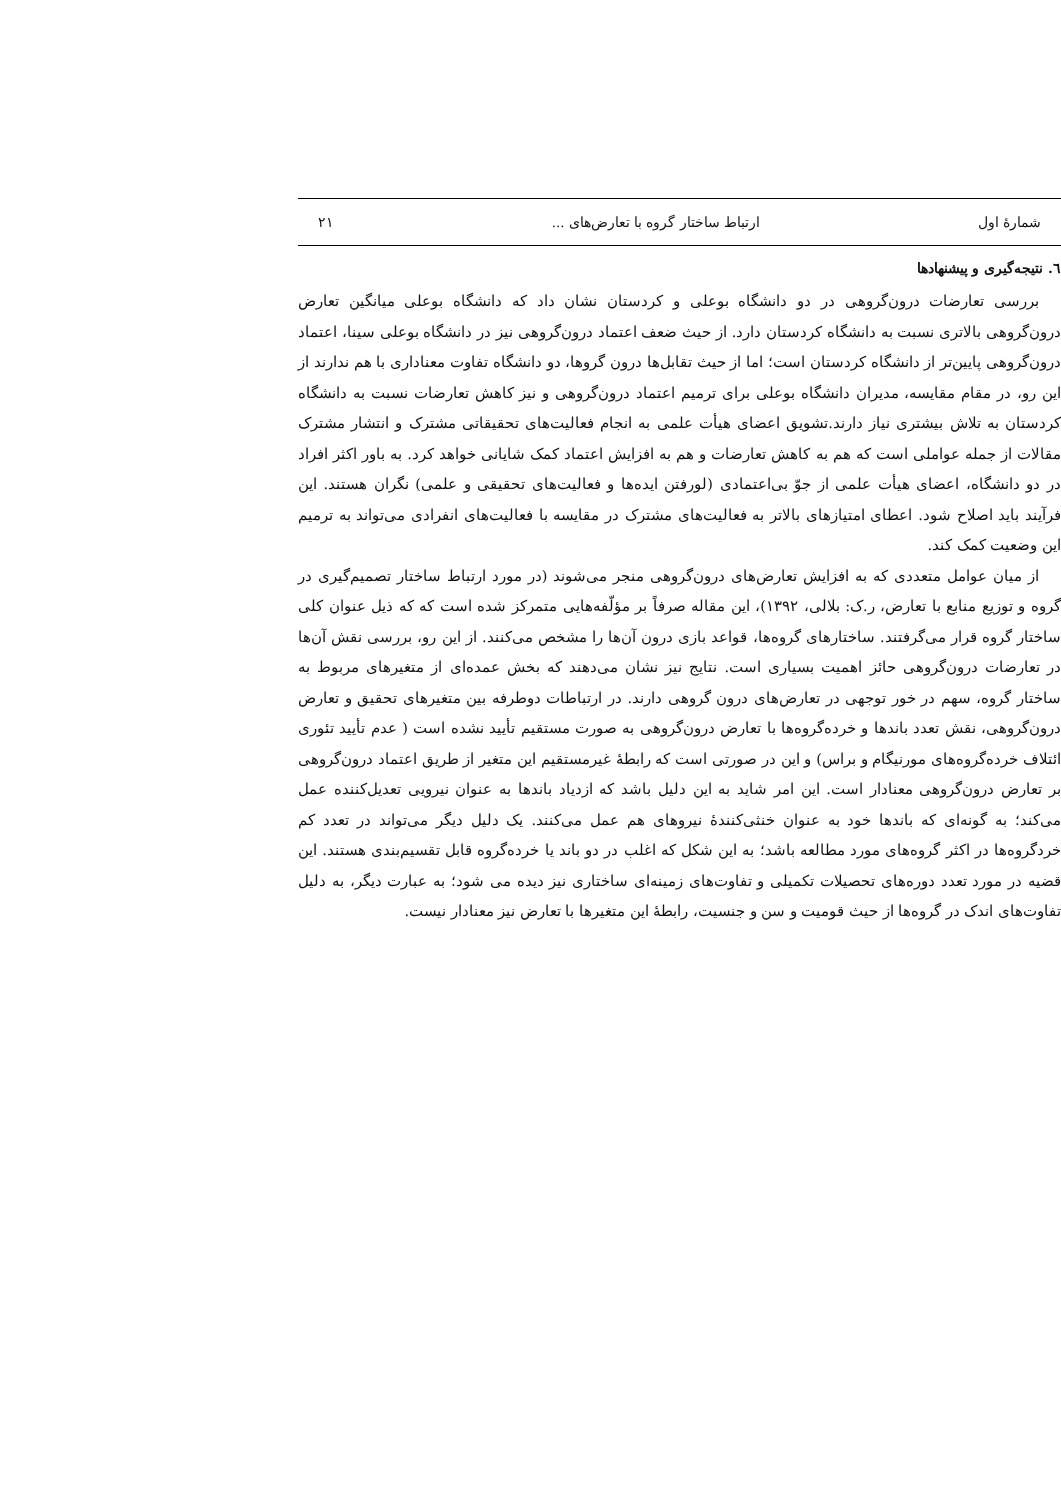شمارهٔ اول ارتباط ساختار گروه با تعارض‌های ... ۲۱
٦. نتیجه‌گیری و پیشنهادها
بررسی تعارضات درون‌گروهی در دو دانشگاه بوعلی و کردستان نشان داد که دانشگاه بوعلی میانگین تعارض درون‌گروهی بالاتری نسبت به دانشگاه کردستان دارد. از حیث ضعف اعتماد درون‌گروهی نیز در دانشگاه بوعلی سینا، اعتماد درون‌گروهی پایین‌تر از دانشگاه کردستان است؛ اما از حیث تقابل‌ها درون گروها، دو دانشگاه تفاوت معناداری با هم ندارند از این رو، در مقام مقایسه، مدیران دانشگاه بوعلی برای ترمیم اعتماد درون‌گروهی و نیز کاهش تعارضات نسبت به دانشگاه کردستان به تلاش بیشتری نیاز دارند.تشویق اعضای هیأت علمی به انجام فعالیت‌های تحقیقاتی مشترک و انتشار مشترک مقالات از جمله عواملی است که هم به کاهش تعارضات و هم به افزایش اعتماد کمک شایانی خواهد کرد. به باور اکثر افراد در دو دانشگاه، اعضای هیأت علمی از جوّ بی‌اعتمادی (لورفتن ایده‌ها و فعالیت‌های تحقیقی و علمی) نگران هستند. این فرآیند باید اصلاح شود. اعطای امتیازهای بالاتر به فعالیت‌های مشترک در مقایسه با فعالیت‌های انفرادی می‌تواند به ترمیم این وضعیت کمک کند.
از میان عوامل متعددی که به افزایش تعارض‌های درون‌گروهی منجر می‌شوند (در مورد ارتباط ساختار تصمیم‌گیری در گروه و توزیع منابع با تعارض، ر.ک: بلالی، ۱۳۹۲)، این مقاله صرفاً بر مؤلّفه‌هایی متمرکز شده است که که ذیل عنوان کلی ساختار گروه قرار می‌گرفتند. ساختارهای گروه‌ها، قواعد بازی درون آن‌ها را مشخص می‌کنند. از این رو، بررسی نقش آن‌ها در تعارضات درون‌گروهی حائز اهمیت بسیاری است. نتایج نیز نشان می‌دهند که بخش عمده‌ای از متغیرهای مربوط به ساختار گروه، سهم در خور توجهی در تعارض‌های درون گروهی دارند. در ارتباطات دوطرفه بین متغیرهای تحقیق و تعارض درون‌گروهی، نقش تعدد باندها و خرده‌گروه‌ها با تعارض درون‌گروهی به صورت مستقیم تأیید نشده است ( عدم تأیید تئوری ائتلاف خرده‌گروه‌های مورنیگام و براس) و این در صورتی است که رابطهٔ غیرمستقیم این متغیر از طریق اعتماد درون‌گروهی بر تعارض درون‌گروهی معنادار است. این امر شاید به این دلیل باشد که ازدیاد باندها به عنوان نیرویی تعدیل‌کننده عمل می‌کند؛ به گونه‌ای که باندها خود به عنوان خنثی‌کنندهٔ نیروهای هم عمل می‌کنند. یک دلیل دیگر می‌تواند در تعدد کم خردگروه‌ها در اکثر گروه‌های مورد مطالعه باشد؛ به این شکل که اغلب در دو باند یا خرده‌گروه قابل تقسیم‌بندی هستند. این قضیه در مورد تعدد دوره‌های تحصیلات تکمیلی و تفاوت‌های زمینه‌ای ساختاری نیز دیده می شود؛ به عبارت دیگر، به دلیل تفاوت‌های اندک در گروه‌ها از حیث قومیت و سن و جنسیت، رابطهٔ این متغیرها با تعارض نیز معنادار نیست.